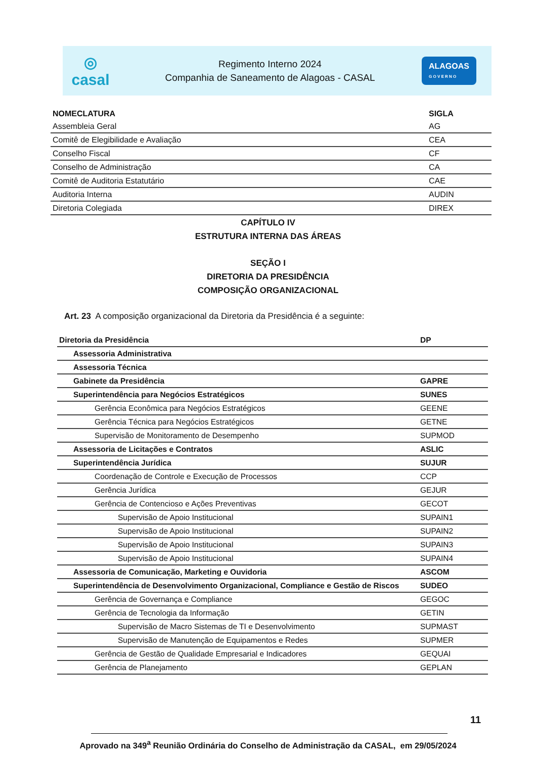◎
casal
Regimento Interno 2024
Companhia de Saneamento de Alagoas - CASAL
ALAGOAS
G O V E R N O
| NOMECLATURA | SIGLA |
| --- | --- |
| Assembleia Geral | AG |
| Comitê de Elegibilidade e Avaliação | CEA |
| Conselho Fiscal | CF |
| Conselho de Administração | CA |
| Comitê de Auditoria Estatutário | CAE |
| Auditoria Interna | AUDIN |
| Diretoria Colegiada | DIREX |
CAPÍTULO IV
ESTRUTURA INTERNA DAS ÁREAS
SEÇÃO I
DIRETORIA DA PRESIDÊNCIA
COMPOSIÇÃO ORGANIZACIONAL
Art. 23 A composição organizacional da Diretoria da Presidência é a seguinte:
| Diretoria da Presidência | DP |
| Assessoria Administrativa | |
| Assessoria Técnica | |
| Gabinete da Presidência | GAPRE |
| Superintendência para Negócios Estratégicos | SUNES |
| Gerência Econômica para Negócios Estratégicos | GEENE |
| Gerência Técnica para Negócios Estratégicos | GETNE |
| Supervisão de Monitoramento de Desempenho | SUPMOD |
| Assessoria de Licitações e Contratos | ASLIC |
| Superintendência Jurídica | SUJUR |
| Coordenação de Controle e Execução de Processos | CCP |
| Gerência Jurídica | GEJUR |
| Gerência de Contencioso e Ações Preventivas | GECOT |
| Supervisão de Apoio Institucional | SUPAIN1 |
| Supervisão de Apoio Institucional | SUPAIN2 |
| Supervisão de Apoio Institucional | SUPAIN3 |
| Supervisão de Apoio Institucional | SUPAIN4 |
| Assessoria de Comunicação, Marketing e Ouvidoria | ASCOM |
| Superintendência de Desenvolvimento Organizacional, Compliance e Gestão de Riscos | SUDEO |
| Gerência de Governança e Compliance | GEGOC |
| Gerência de Tecnologia da Informação | GETIN |
| Supervisão de Macro Sistemas de TI e Desenvolvimento | SUPMAST |
| Supervisão de Manutenção de Equipamentos e Redes | SUPMER |
| Gerência de Gestão de Qualidade Empresarial e Indicadores | GEQUAI |
| Gerência de Planejamento | GEPLAN |
11
Aprovado na 349<sup>a</sup> Reunião Ordinária do Conselho de Administração da CASAL, em 29/05/2024